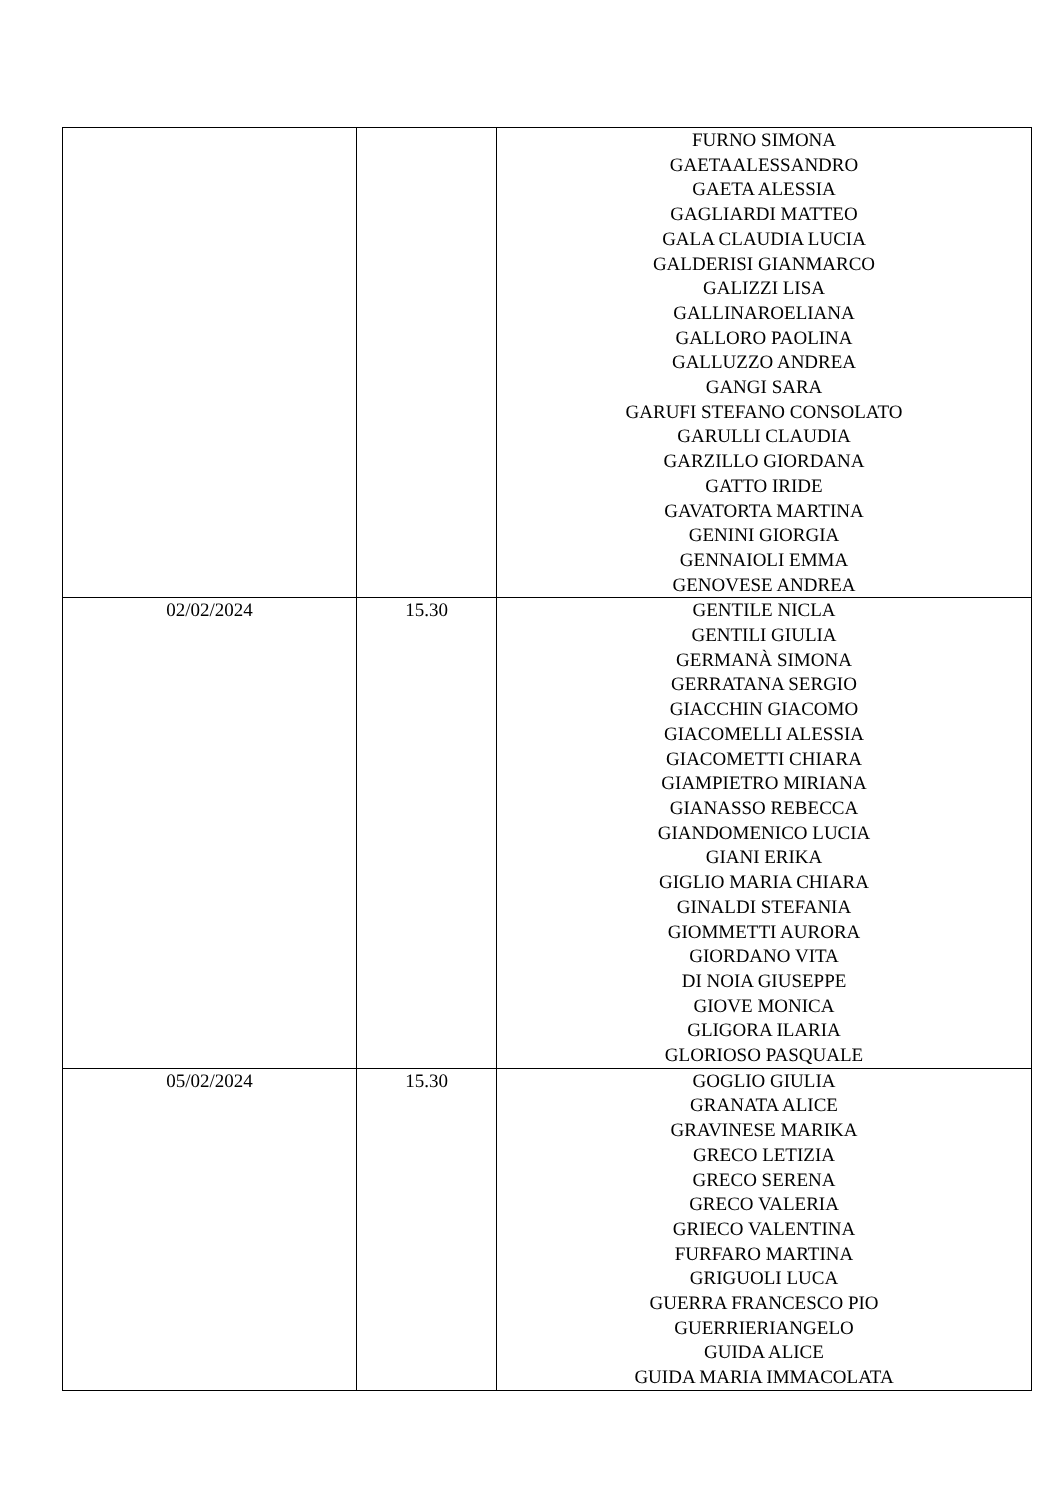| | | FURNO SIMONA GAETAALESSANDRO GAETA ALESSIA GAGLIARDI MATTEO GALA CLAUDIA LUCIA GALDERISI GIANMARCO GALIZZI LISA GALLINAROELIANA GALLORO PAOLINA GALLUZZO ANDREA GANGI SARA GARUFI STEFANO CONSOLATO GARULLI CLAUDIA GARZILLO GIORDANA GATTO IRIDE GAVATORTA MARTINA GENINI GIORGIA GENNAIOLI EMMA GENOVESE ANDREA |
| 02/02/2024 | 15.30 | GENTILE NICLA GENTILI GIULIA GERMANÀ SIMONA GERRATANA SERGIO GIACCHIN GIACOMO GIACOMELLI ALESSIA GIACOMETTI CHIARA GIAMPIETRO MIRIANA GIANASSO REBECCA GIANDOMENICO LUCIA GIANI ERIKA GIGLIO MARIA CHIARA GINALDI STEFANIA GIOMMETTI AURORA GIORDANO VITA DI NOIA GIUSEPPE GIOVE MONICA GLIGORA ILARIA GLORIOSO PASQUALE |
| 05/02/2024 | 15.30 | GOGLIO GIULIA GRANATA ALICE GRAVINESE MARIKA GRECO LETIZIA GRECO SERENA GRECO VALERIA GRIECO VALENTINA FURFARO MARTINA GRIGUOLI LUCA GUERRA FRANCESCO PIO GUERRIERIANGELO GUIDA ALICE GUIDA MARIA IMMACOLATA |